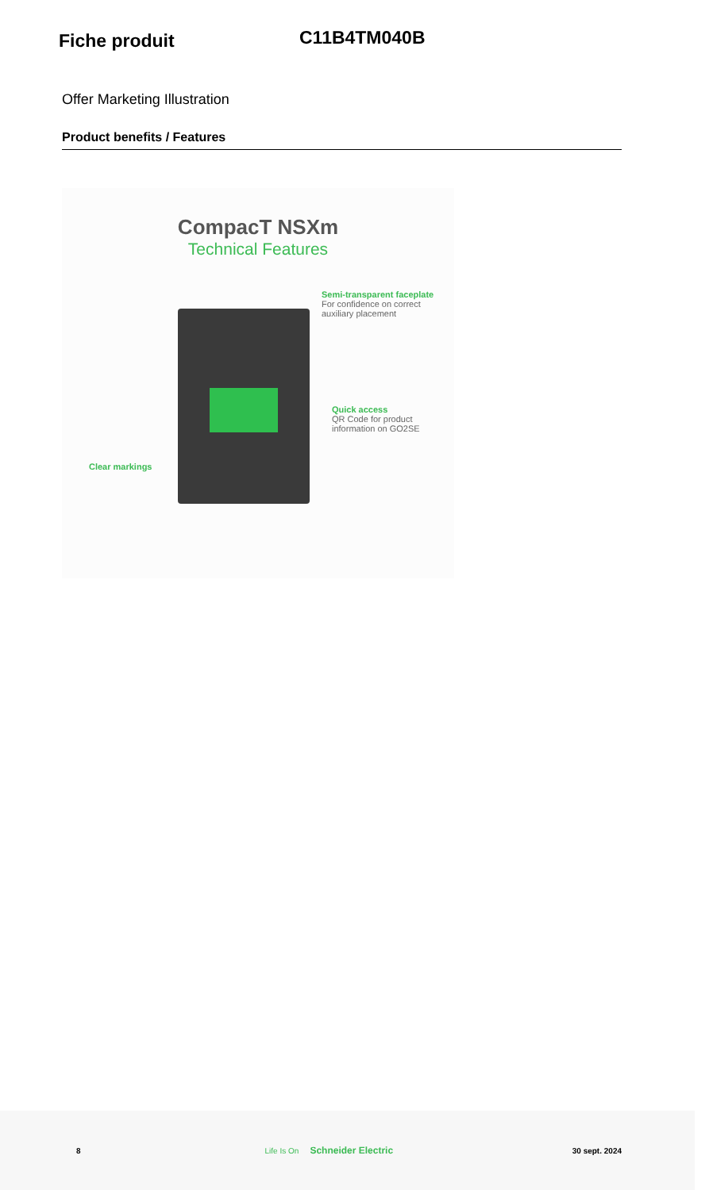Fiche produit
C11B4TM040B
Offer Marketing Illustration
Product benefits / Features
CompacT NSXm
Technical Features
Semi-transparent faceplate
For confidence on correct
auxiliary placement
Quick access
QR Code for product
information on GO2SE
Clear markings
8 Life Is On Schneider Electric 30 sept. 2024